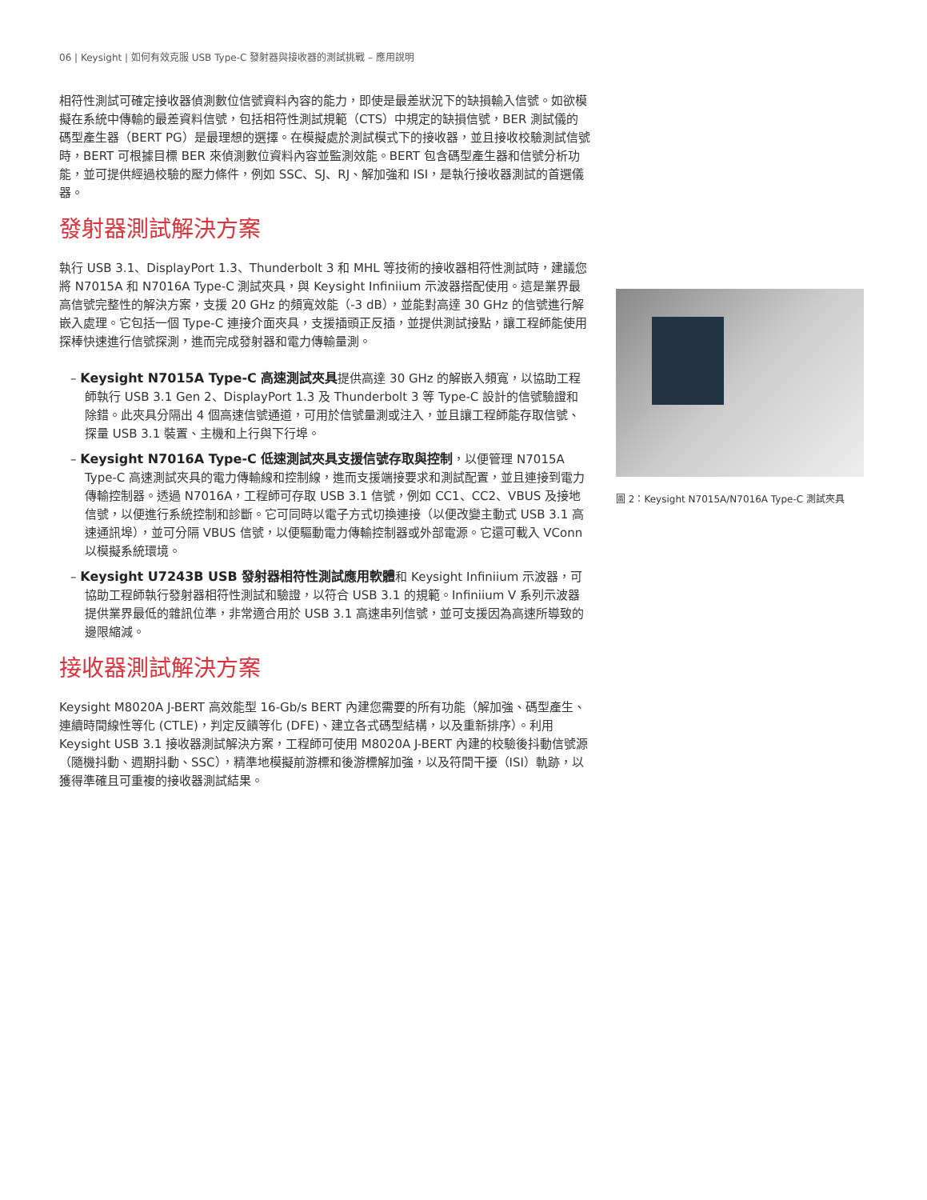06 | Keysight | 如何有效克服 USB Type-C 發射器與接收器的測試挑戰 – 應用說明
相符性測試可確定接收器偵測數位信號資料內容的能力，即使是最差狀況下的缺損輸入信號。如欲模擬在系統中傳輸的最差資料信號，包括相符性測試規範（CTS）中規定的缺損信號，BER 測試儀的碼型產生器（BERT PG）是最理想的選擇。在模擬處於測試模式下的接收器，並且接收校驗測試信號時，BERT 可根據目標 BER 來偵測數位資料內容並監測效能。BERT 包含碼型產生器和信號分析功能，並可提供經過校驗的壓力條件，例如 SSC、SJ、RJ、解加強和 ISI，是執行接收器測試的首選儀器。
發射器測試解決方案
執行 USB 3.1、DisplayPort 1.3、Thunderbolt 3 和 MHL 等技術的接收器相符性測試時，建議您將 N7015A 和 N7016A Type-C 測試夾具，與 Keysight Infiniium 示波器搭配使用。這是業界最高信號完整性的解決方案，支援 20 GHz 的頻寬效能（-3 dB），並能對高達 30 GHz 的信號進行解嵌入處理。它包括一個 Type-C 連接介面夾具，支援插頭正反插，並提供測試接點，讓工程師能使用探棒快速進行信號探測，進而完成發射器和電力傳輸量測。
– Keysight N7015A Type-C 高速測試夾具提供高達 30 GHz 的解嵌入頻寬，以協助工程師執行 USB 3.1 Gen 2、DisplayPort 1.3 及 Thunderbolt 3 等 Type-C 設計的信號驗證和除錯。此夾具分隔出 4 個高速信號通道，可用於信號量測或注入，並且讓工程師能存取信號、探量 USB 3.1 裝置、主機和上行與下行埠。
– Keysight N7016A Type-C 低速測試夾具支援信號存取與控制，以便管理 N7015A Type-C 高速測試夾具的電力傳輸線和控制線，進而支援端接要求和測試配置，並且連接到電力傳輸控制器。透過 N7016A，工程師可存取 USB 3.1 信號，例如 CC1、CC2、VBUS 及接地信號，以便進行系統控制和診斷。它可同時以電子方式切換連接（以便改變主動式 USB 3.1 高速通訊埠），並可分隔 VBUS 信號，以便驅動電力傳輸控制器或外部電源。它還可載入 VConn 以模擬系統環境。
– Keysight U7243B USB 發射器相符性測試應用軟體和 Keysight Infiniium 示波器，可協助工程師執行發射器相符性測試和驗證，以符合 USB 3.1 的規範。Infiniium V 系列示波器提供業界最低的雜訊位準，非常適合用於 USB 3.1 高速串列信號，並可支援因為高速所導致的邊限縮減。
接收器測試解決方案
Keysight M8020A J-BERT 高效能型 16-Gb/s BERT 內建您需要的所有功能（解加強、碼型產生、連續時間線性等化 (CTLE)，判定反饋等化 (DFE)、建立各式碼型結構，以及重新排序）。利用 Keysight USB 3.1 接收器測試解決方案，工程師可使用 M8020A J-BERT 內建的校驗後抖動信號源（隨機抖動、週期抖動、SSC），精準地模擬前游標和後游標解加強，以及符間干擾（ISI）軌跡，以獲得準確且可重複的接收器測試結果。
圖 2：Keysight N7015A/N7016A Type-C 測試夾具